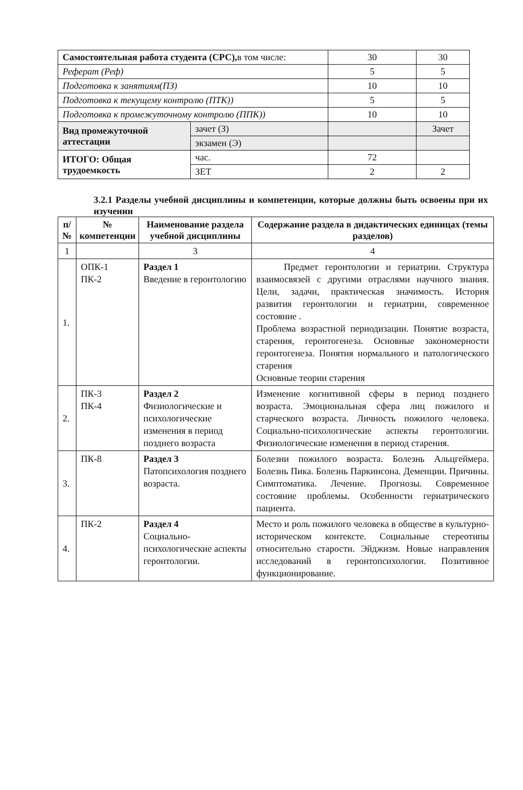| Самостоятельная работа студента (СРС), в том числе: | | 30 | 30 |
| Реферат (Реф) | | 5 | 5 |
| Подготовка к занятиям(ПЗ) | | 10 | 10 |
| Подготовка к текущему контролю (ПТК)) | | 5 | 5 |
| Подготовка к промежуточному контролю (ППК)) | | 10 | 10 |
| Вид промежуточной аттестации | зачет (З) | | Зачет |
| | экзамен (Э) | | |
| ИТОГО: Общая трудоемкость | час. | 72 | |
| | ЗЕТ | 2 | 2 |
3.2.1 Разделы учебной дисциплины и компетенции, которые должны быть освоены при их изучении
| п/№ | № компетенции | Наименование раздела учебной дисциплины | Содержание раздела в дидактических единицах (темы разделов) |
| --- | --- | --- | --- |
| 1 | | 3 | 4 |
| 1. | ОПК-1 ПК-2 | Раздел 1 Введение в геронтологию | Предмет геронтологии и гериатрии. Структура взаимосвязей с другими отраслями научного знания. Цели, задачи, практическая значимость. История развития геронтологии и гериатрии, современное состояние . Проблема возрастной периодизации. Понятие возраста, старения, геронтогенеза. Основные закономерности геронтогенеза. Понятия нормального и патологического старения Основные теории старения |
| 2. | ПК-3 ПК-4 | Раздел 2 Физиологические и психологические изменения в период позднего возраста | Изменение когнитивной сферы в период позднего возраста. Эмоциональная сфера лиц пожилого и старческого возраста. Личность пожилого человека. Социально-психологические аспекты геронтологии. Физиологические изменения в период старения. |
| 3. | ПК-8 | Раздел 3 Патопсихология позднего возраста. | Болезни пожилого возраста. Болезнь Альцгеймера. Болезнь Пика. Болезнь Паркинсона. Деменции. Причины. Симптоматика. Лечение. Прогнозы. Современное состояние проблемы. Особенности гериатрического пациента. |
| 4. | ПК-2 | Раздел 4 Социально-психологические аспекты геронтологии. | Место и роль пожилого человека в обществе в культурно-историческом контексте. Социальные стереотипы относительно старости. Эйджизм. Новые направления исследований в геронтопсихологии. Позитивное функционирование. |